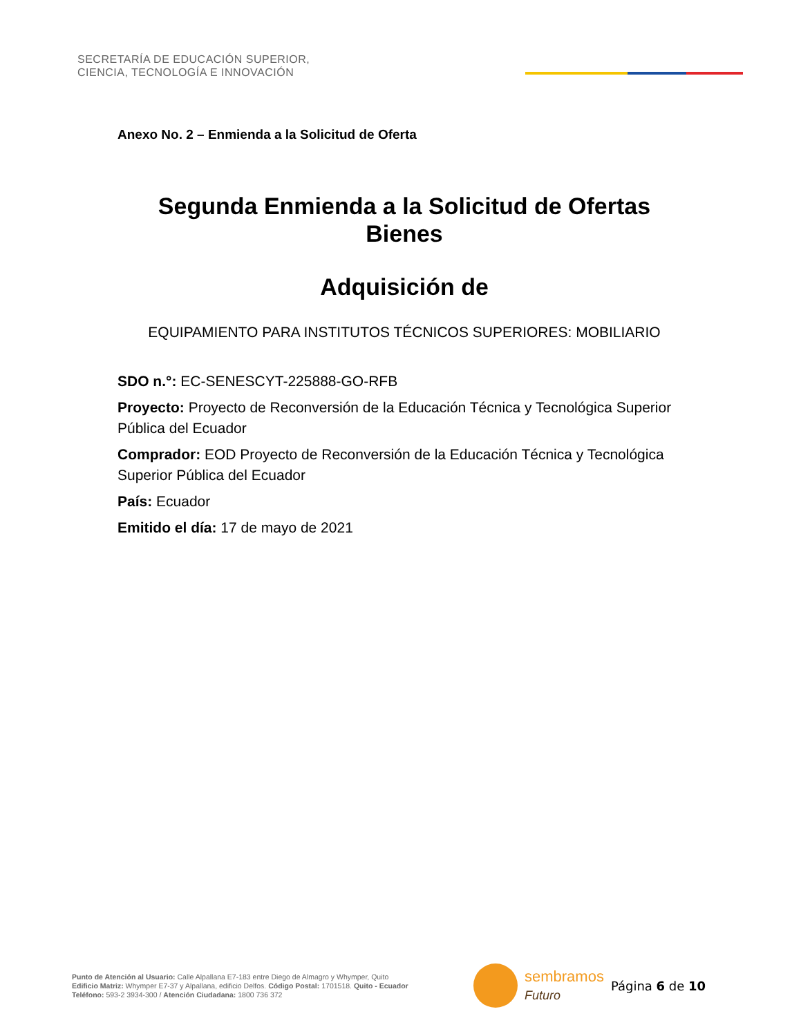SECRETARÍA DE EDUCACIÓN SUPERIOR,
CIENCIA, TECNOLOGÍA E INNOVACIÓN
Anexo No. 2 – Enmienda a la Solicitud de Oferta
Segunda Enmienda a la Solicitud de Ofertas
Bienes
Adquisición de
EQUIPAMIENTO PARA INSTITUTOS TÉCNICOS SUPERIORES: MOBILIARIO
SDO n.°: EC-SENESCYT-225888-GO-RFB
Proyecto: Proyecto de Reconversión de la Educación Técnica y Tecnológica Superior Pública del Ecuador
Comprador: EOD Proyecto de Reconversión de la Educación Técnica y Tecnológica Superior Pública del Ecuador
País: Ecuador
Emitido el día: 17 de mayo de 2021
Punto de Atención al Usuario: Calle Alpallana E7-183 entre Diego de Almagro y Whymper, Quito
Edificio Matriz: Whymper E7-37 y Alpallana, edificio Delfos. Código Postal: 1701518. Quito - Ecuador
Teléfono: 593-2 3934-300 / Atención Ciudadana: 1800 736 372
sembramos
Futuro
Página 6 de 10